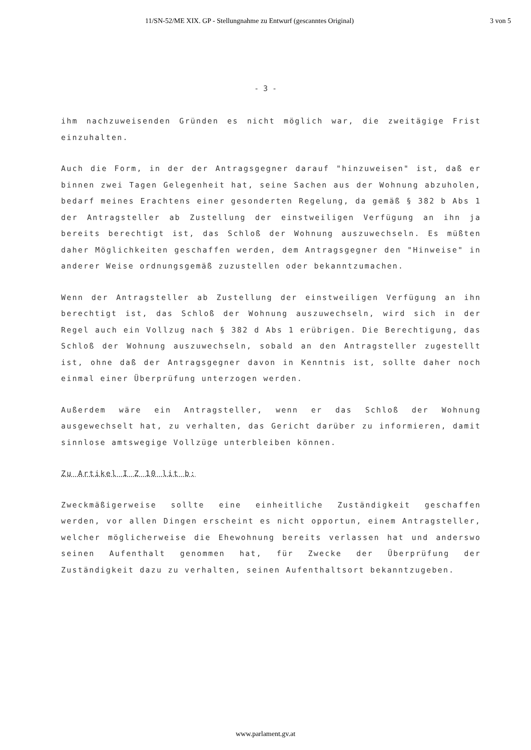11/SN-52/ME XIX. GP - Stellungnahme zu Entwurf (gescanntes Original) 3 von 5
- 3 -
ihm nachzuweisenden Gründen es nicht möglich war, die zweitägige Frist einzuhalten.
Auch die Form, in der der Antragsgegner darauf "hinzuweisen" ist, daß er binnen zwei Tagen Gelegenheit hat, seine Sachen aus der Wohnung abzuholen, bedarf meines Erachtens einer gesonderten Regelung, da gemäß § 382 b Abs 1 der Antragsteller ab Zustellung der einstweiligen Verfügung an ihn ja bereits berechtigt ist, das Schloß der Wohnung auszuwechseln. Es müßten daher Möglichkeiten geschaffen werden, dem Antragsgegner den "Hinweise" in anderer Weise ordnungsgemäß zuzustellen oder bekanntzumachen.
Wenn der Antragsteller ab Zustellung der einstweiligen Verfügung an ihn berechtigt ist, das Schloß der Wohnung auszuwechseln, wird sich in der Regel auch ein Vollzug nach § 382 d Abs 1 erübrigen. Die Berechtigung, das Schloß der Wohnung auszuwechseln, sobald an den Antragsteller zugestellt ist, ohne daß der Antragsgegner davon in Kenntnis ist, sollte daher noch einmal einer Überprüfung unterzogen werden.
Außerdem wäre ein Antragsteller, wenn er das Schloß der Wohnung ausgewechselt hat, zu verhalten, das Gericht darüber zu informieren, damit sinnlose amtswegige Vollzüge unterbleiben können.
Zu Artikel I Z 10 lit b:
Zweckmäßigerweise sollte eine einheitliche Zuständigkeit geschaffen werden, vor allen Dingen erscheint es nicht opportun, einem Antragsteller, welcher möglicherweise die Ehewohnung bereits verlassen hat und anderswo seinen Aufenthalt genommen hat, für Zwecke der Überprüfung der Zuständigkeit dazu zu verhalten, seinen Aufenthaltsort bekanntzugeben.
www.parlament.gv.at